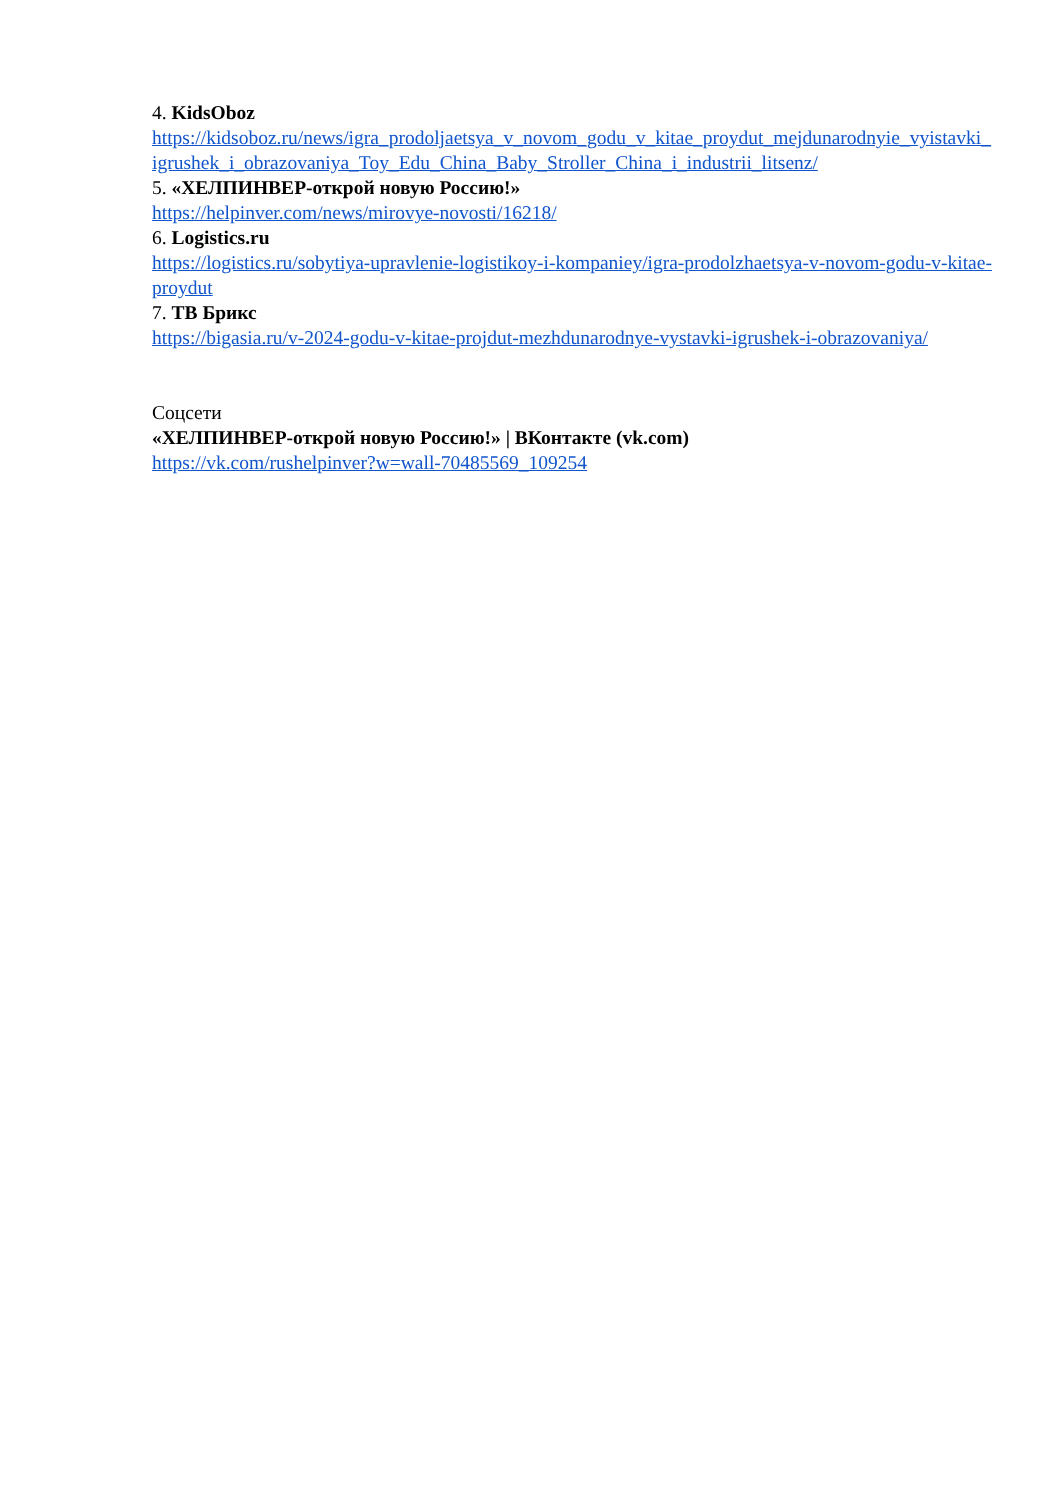4. KidsOboz
https://kidsoboz.ru/news/igra_prodoljaetsya_v_novom_godu_v_kitae_proydut_mejdunarodnyie_vyistavki_igrushek_i_obrazovaniya_Toy_Edu_China_Baby_Stroller_China_i_industrii_litsenz/
5. «ХЕЛПИНВЕР-открой новую Россию!»
https://helpinver.com/news/mirovye-novosti/16218/
6. Logistics.ru
https://logistics.ru/sobytiya-upravlenie-logistikoy-i-kompaniey/igra-prodolzhaetsya-v-novom-godu-v-kitae-proydut
7. ТВ Брикс
https://bigasia.ru/v-2024-godu-v-kitae-projdut-mezhdunarodnye-vystavki-igrushek-i-obrazovaniya/
Соцсети
«ХЕЛПИНВЕР-открой новую Россию!» | ВКонтакте (vk.com)
https://vk.com/rushelpinver?w=wall-70485569_109254